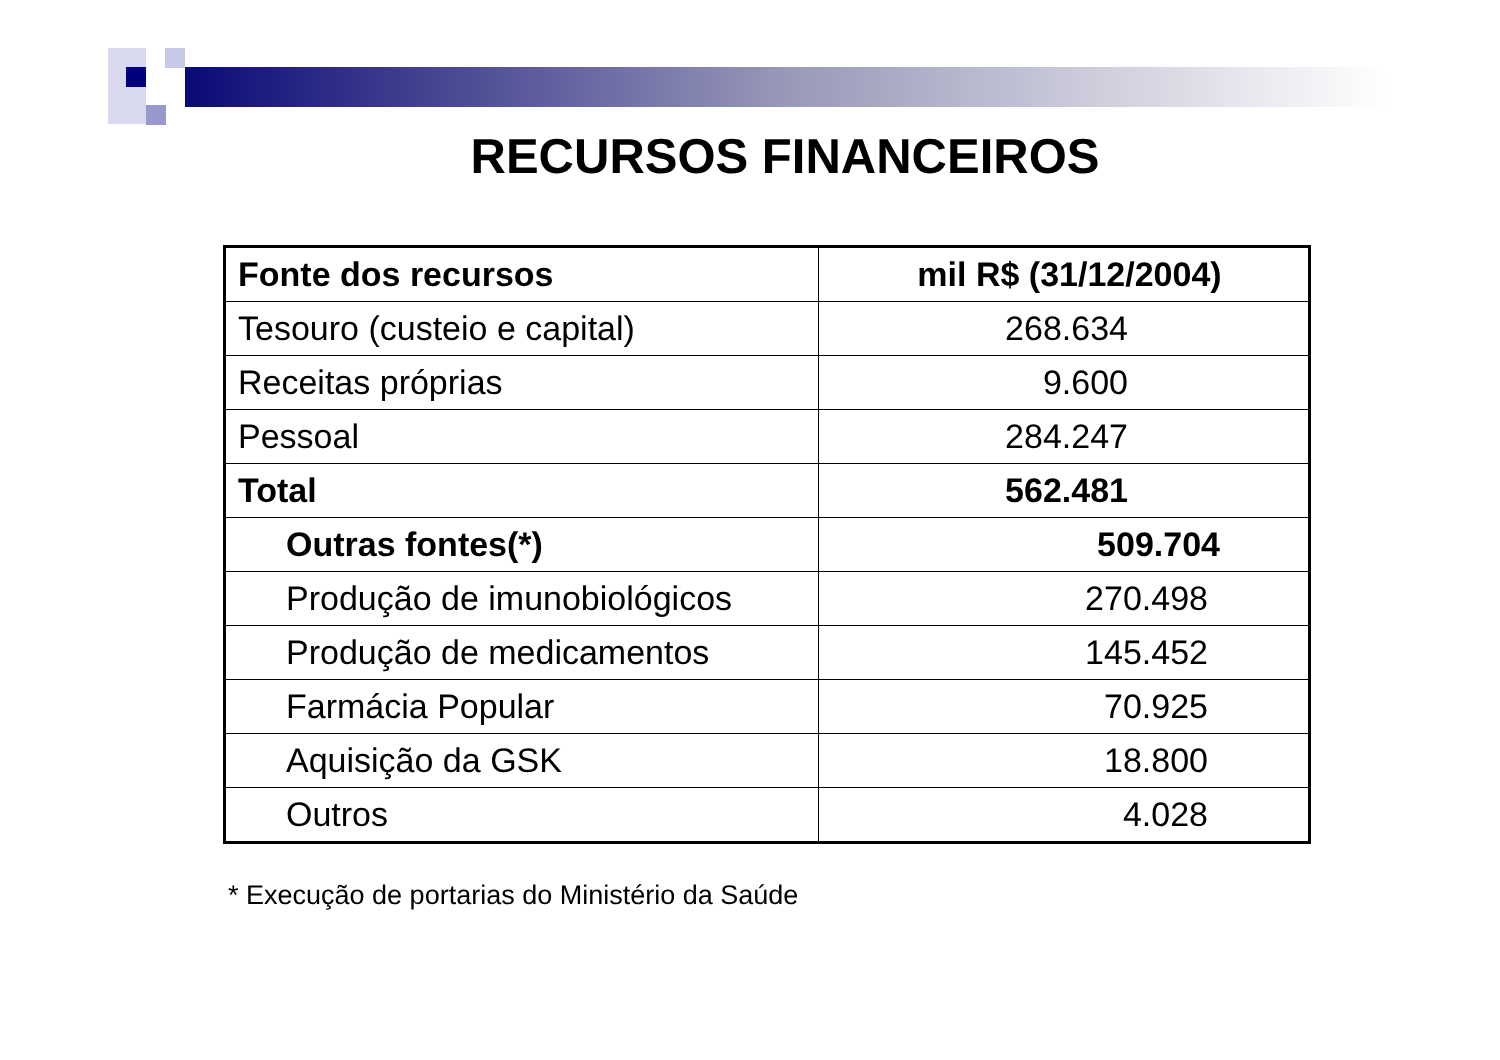RECURSOS FINANCEIROS
| Fonte dos recursos | mil R$ (31/12/2004) |
| --- | --- |
| Tesouro (custeio e capital) | 268.634 |
| Receitas próprias | 9.600 |
| Pessoal | 284.247 |
| Total | 562.481 |
| Outras fontes(*) | 509.704 |
| Produção de imunobiológicos | 270.498 |
| Produção de medicamentos | 145.452 |
| Farmácia Popular | 70.925 |
| Aquisição da GSK | 18.800 |
| Outros | 4.028 |
* Execução de portarias do Ministério da Saúde